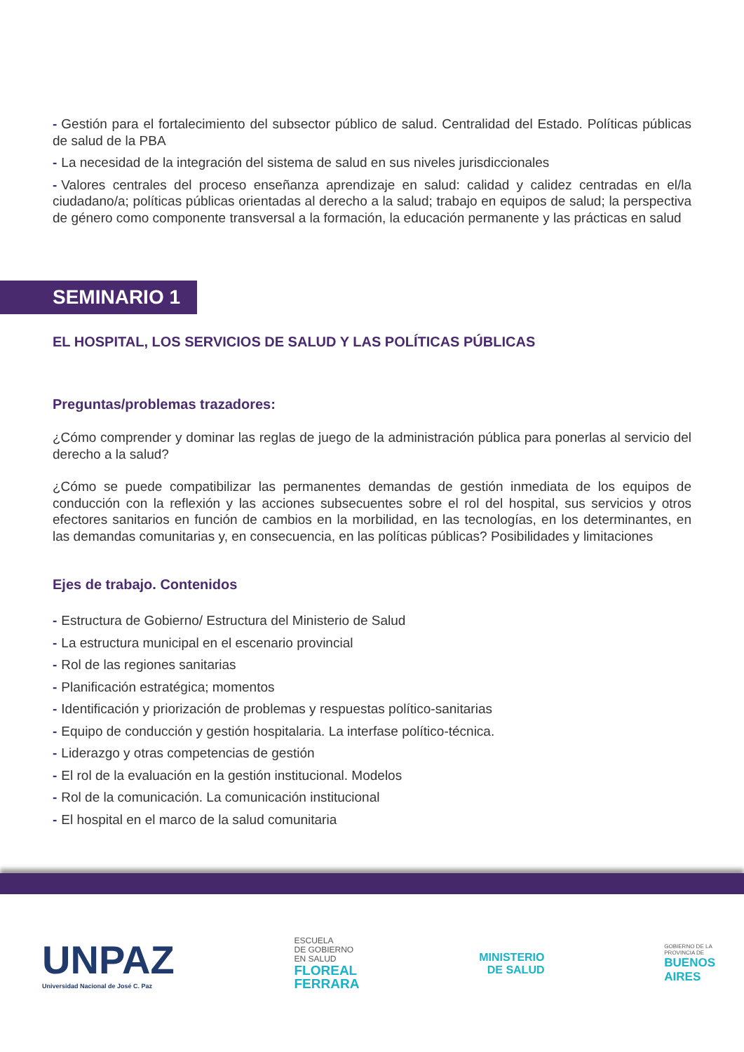- Gestión para el fortalecimiento del subsector público de salud. Centralidad del Estado. Políticas públicas de salud de la PBA
- La necesidad de la integración del sistema de salud en sus niveles jurisdiccionales
- Valores centrales del proceso enseñanza aprendizaje en salud: calidad y calidez centradas en el/la ciudadano/a; políticas públicas orientadas al derecho a la salud; trabajo en equipos de salud; la perspectiva de género como componente transversal a la formación, la educación permanente y las prácticas en salud
SEMINARIO 1
EL HOSPITAL, LOS SERVICIOS DE SALUD Y LAS POLÍTICAS PÚBLICAS
Preguntas/problemas trazadores:
¿Cómo comprender y dominar las reglas de juego de la administración pública para ponerlas al servicio del derecho a la salud?
¿Cómo se puede compatibilizar las permanentes demandas de gestión inmediata de los equipos de conducción con la reflexión y las acciones subsecuentes sobre el rol del hospital, sus servicios y otros efectores sanitarios en función de cambios en la morbilidad, en las tecnologías, en los determinantes, en las demandas comunitarias y, en consecuencia, en las políticas públicas? Posibilidades y limitaciones
Ejes de trabajo. Contenidos
- Estructura de Gobierno/ Estructura del Ministerio de Salud
- La estructura municipal en el escenario provincial
- Rol de las regiones sanitarias
- Planificación estratégica; momentos
- Identificación y priorización de problemas y respuestas político-sanitarias
- Equipo de conducción y gestión hospitalaria. La interfase político-técnica.
- Liderazgo y otras competencias de gestión
- El rol de la evaluación en la gestión institucional. Modelos
- Rol de la comunicación. La comunicación institucional
- El hospital en el marco de la salud comunitaria
UNPAZ
Universidad Nacional de José C. Paz
ESCUELA
DE GOBIERNO
EN SALUD
FLOREAL
FERRARA
MINISTERIO
DE SALUD
GOBIERNO DE LA
PROVINCIA DE
BUENOS
AIRES